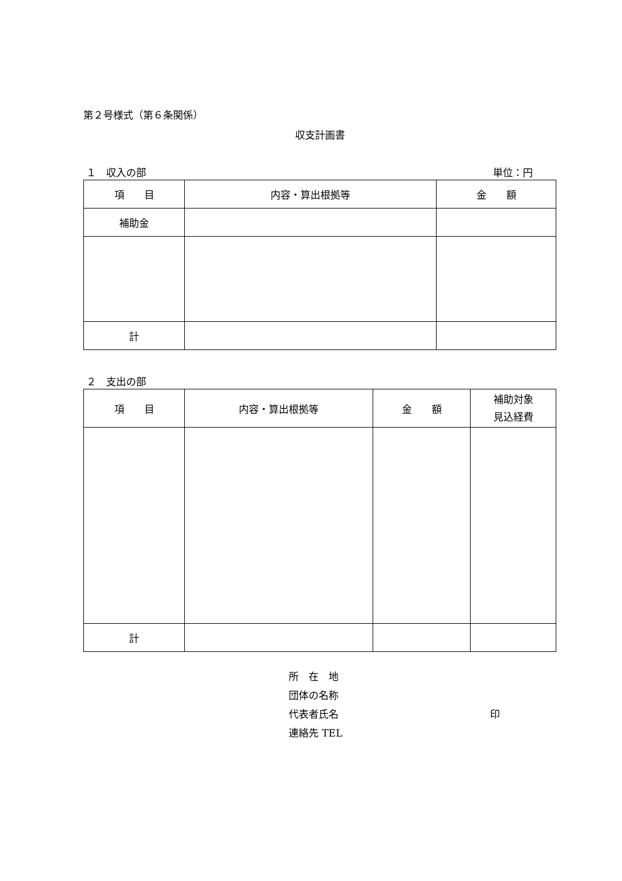第２号様式（第６条関係）
収支計画書
１　収入の部 単位：円
| 項 目 | 内容・算出根拠等 | 金 額 |
| --- | --- | --- |
| 補助金 | | |
| 計 | | |
２　支出の部
| 項 目 | 内容・算出根拠等 | 金 額 | 補助対象 見込経費 |
| --- | --- | --- | --- |
| 計 | | | |
所　在　地
団体の名称
代表者氏名 印
連絡先 TEL